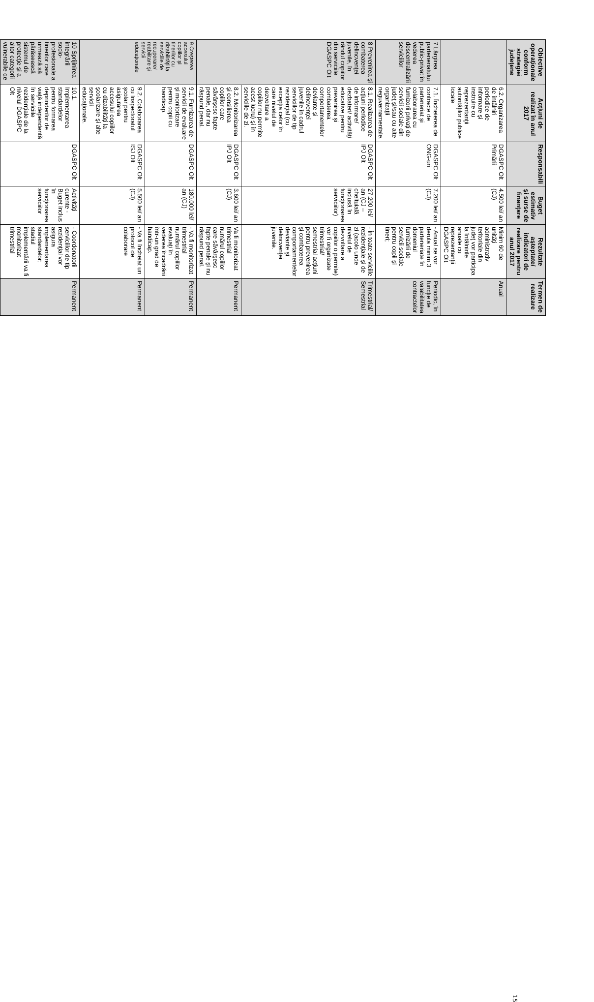| Obiective operaţionale conform strategiei judeţene | Acţiuni de realizat în anul 2017 | Responsabili | Buget estimativ şi surse de finanţare | Rezultate aşteptate/ indicatori de realizare pentru anul 2017 | Termen de realizare |
| --- | --- | --- | --- | --- | --- |
| | 6.2. Organizarea de întâlniri periodice de informare şi instruire cu reprezentanţii autorităţilor publice locale | DGASPC Olt Primării | 4.500 lei/ an (CJ) | Minim 60 de unităţi administrativ teritoriale din judeţ vor participa la întâlnirile anuale cu reprezentanţii DGASPC Olt | Anual |
| 7 Lărgirea parteneriatului public-privat în vederea descentralizării serviciilor | 7.1. Încheierea de contracte de parteneriat şi colaborarea cu furnizorii privaţi de servicii sociale din judeţ şi/sau cu alte organizaţii neguvernamentale. | DGASPC Olt ONG-uri | 7.200 lei/ an (CJ) | - Anual se vor derula minim 3 parteneriate în domeniul furnizării de servicii sociale pentru copii şi tineri; | Periodic, în funcţie de valabilitatea contractelor |
| 8 Prevenirea şi combaterea delincvenţei juvenile, în rândul copiilor din serviciile DGASPC Olt | 8.1. Realizarea de acţiuni periodice de informare/ dezbateri/ activităţi educative pentru prevenirea şi combaterea comportamentelor deviante şi delincvenţei juvenile în cadrul serviciilor de tip rezidenţial (cu excepţia celor în care nivelul de dezvoltare a copiilor nu permite acest lucru) şi în serviciile de zi. | DGASPC Olt IPJ Olt | 27.200 lei/ an (CJ – cheltuială inclusă în funcţionarea serviciilor) | - În toate serviciile rezidenţiale şi de zi (acolo unde nivelul de dezvoltare a copiilor o permite) vor fi organizate trimestrial/ semestrial acţiuni pentru prevenirea şi combaterea comportamentelor deviante şi delincvenţei juvenile. | Trimestrial/ Semestrial |
| | 8.2. Monitorizarea şi consilierea copiilor care săvârşesc fapte penale, dar nu răspund penal. | DGASPC Olt IPJ Olt | 3.600 lei/ an (CJ) | Va fi monitorizat trimestrial numărul copiilor care săvârşesc fapte penale şi nu răspund penal. | Permanent |
| 9 Creşterea accesului copiilor şi tinerilor cu dizabilităţi la serviciile de recuperare/ reabilitare şi servicii educaţionale | 9.1. Furnizarea de servicii de evaluare şi monitorizare pentru copii cu handicap. | DGASPC Olt | 180.000 lei/ an (CJ) | - Va fi monitorizat trimestrial numărul copiilor evaluaţi în vederea încadrării într-un grad de handicap. | Permanent |
| | 9.2. Colaborarea cu Inspectoratul şcolar pentru asigurarea accesului copiilor cu dizabilităţi la şcolarizare şi alte servicii educaţionale. | DGASPC Olt ISJ Olt | 5.500 lei/ an (CJ) | - Va fi încheiat un protocol de colaborare | Permanent |
| 10 Sprijinirea integrării socio-profesionale a tinerilor care urmează să părăsească sistemul de protecţie şi a altor categorii vulnerabile de | 10.1. Implementarea standardelor pentru formarea deprinderilor de viaţă independentă în serviciile rezidenţiale de la nivelul DGASPC Olt | DGASPC Olt | Activităţi curente - Buget inclus în funcţionarea serviciilor | - Coordonatorii serviciilor de tip rezidenţial vor asigura implementarea standardelor; stadiul implementării va fi monitorizat trimestrial | Permanent |
15